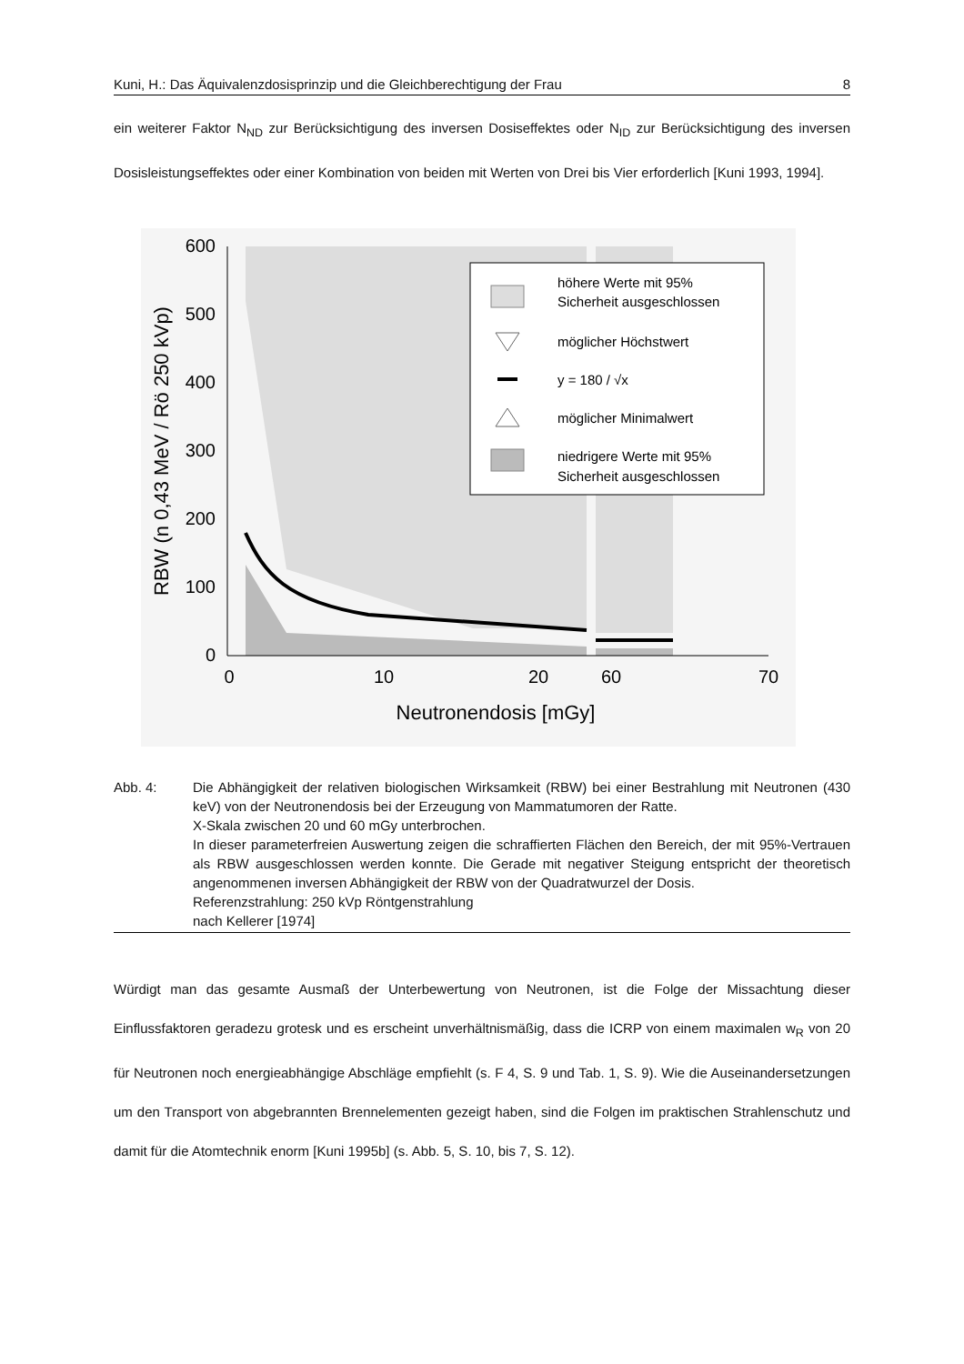Kuni, H.: Das Äquivalenzdosisprinzip und die Gleichberechtigung der Frau 8
ein weiterer Faktor N<sub>ND</sub> zur Berücksichtigung des inversen Dosiseffektes oder N<sub>ID</sub> zur Berücksichtigung des inversen Dosisleistungseffektes oder einer Kombination von beiden mit Werten von Drei bis Vier erforderlich [Kuni 1993, 1994].
600
500
400
300
200
100
0
0
10
20
60
70
Neutronendosis [mGy]
RBW (n 0,43 MeV / Rö 250 kVp)
höhere Werte mit 95%
Sicherheit ausgeschlossen
möglicher Höchstwert
y = 180 / √x
möglicher Minimalwert
niedrigere Werte mit 95%
Sicherheit ausgeschlossen
Abb. 4: Die Abhängigkeit der relativen biologischen Wirksamkeit (RBW) bei einer Bestrahlung mit Neutronen (430 keV) von der Neutronendosis bei der Erzeugung von Mammatumoren der Ratte.
X-Skala zwischen 20 und 60 mGy unterbrochen.
In dieser parameterfreien Auswertung zeigen die schraffierten Flächen den Bereich, der mit 95%-Vertrauen als RBW ausgeschlossen werden konnte. Die Gerade mit negativer Steigung entspricht der theoretisch angenommenen inversen Abhängigkeit der RBW von der Quadratwurzel der Dosis.
Referenzstrahlung: 250 kVp Röntgenstrahlung
nach Kellerer [1974]
Würdigt man das gesamte Ausmaß der Unterbewertung von Neutronen, ist die Folge der Missachtung dieser Einflussfaktoren geradezu grotesk und es erscheint unverhältnismäßig, dass die ICRP von einem maximalen w<sub>R</sub> von 20 für Neutronen noch energieabhängige Abschläge empfiehlt (s. F 4, S. 9 und Tab. 1, S. 9). Wie die Auseinandersetzungen um den Transport von abgebrannten Brennelementen gezeigt haben, sind die Folgen im praktischen Strahlenschutz und damit für die Atomtechnik enorm [Kuni 1995b] (s. Abb. 5, S. 10, bis 7, S. 12).